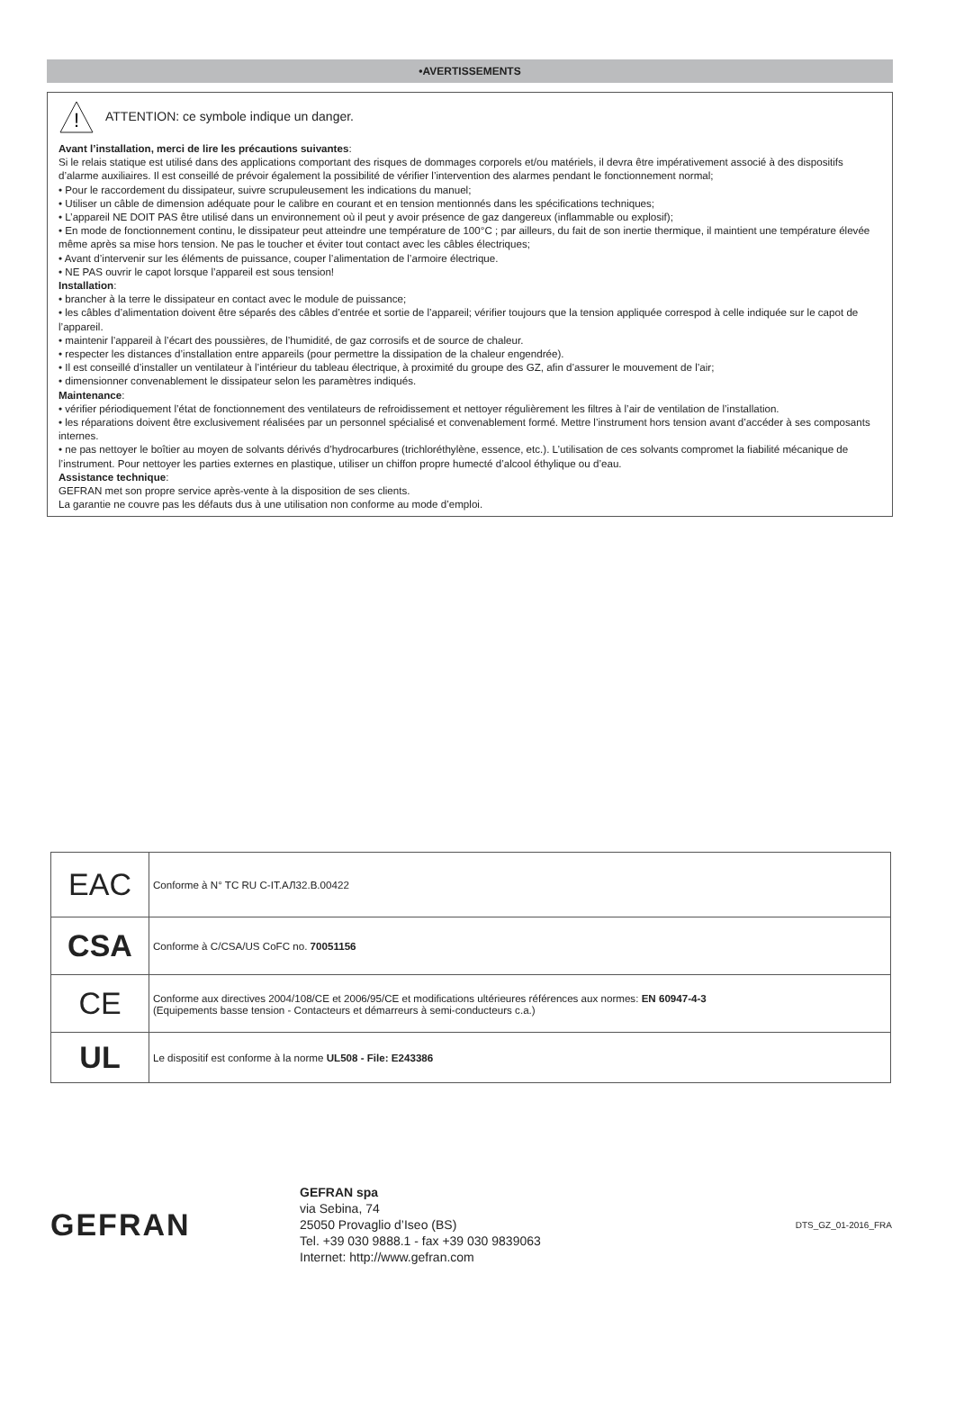•AVERTISSEMENTS
!
ATTENTION: ce symbole indique un danger.
Avant l’installation, merci de lire les précautions suivantes:
Si le relais statique est utilisé dans des applications comportant des risques de dommages corporels et/ou matériels, il devra être impérativement associé à des dispositifs d’alarme auxiliaires. Il est conseillé de prévoir également la possibilité de vérifier l’intervention des alarmes pendant le fonctionnement normal;
• Pour le raccordement du dissipateur, suivre scrupuleusement les indications du manuel;
• Utiliser un câble de dimension adéquate pour le calibre en courant et en tension mentionnés dans les spécifications techniques;
• L’appareil NE DOIT PAS être utilisé dans un environnement où il peut y avoir présence de gaz dangereux (inflammable ou explosif);
• En mode de fonctionnement continu, le dissipateur peut atteindre une température de 100°C ; par ailleurs, du fait de son inertie thermique, il maintient une température élevée même après sa mise hors tension. Ne pas le toucher et éviter tout contact avec les câbles électriques;
• Avant d’intervenir sur les éléments de puissance, couper l’alimentation de l’armoire électrique.
• NE PAS ouvrir le capot lorsque l’appareil est sous tension!
Installation:
• brancher à la terre le dissipateur en contact avec le module de puissance;
• les câbles d’alimentation doivent être séparés des câbles d’entrée et sortie de l’appareil; vérifier toujours que la tension appliquée correspod à celle indiquée sur le capot de l’appareil.
• maintenir l’appareil à l’écart des poussières, de l’humidité, de gaz corrosifs et de source de chaleur.
• respecter les distances d’installation entre appareils (pour permettre la dissipation de la chaleur engendrée).
• Il est conseillé d’installer un ventilateur à l’intérieur du tableau électrique, à proximité du groupe des GZ, afin d’assurer le mouvement de l’air;
• dimensionner convenablement le dissipateur selon les paramètres indiqués.
Maintenance:
• vérifier périodiquement l’état de fonctionnement des ventilateurs de refroidissement et nettoyer régulièrement les filtres à l’air de ventilation de l’installation.
• les réparations doivent être exclusivement réalisées par un personnel spécialisé et convenablement formé. Mettre l’instrument hors tension avant d’accéder à ses composants internes.
• ne pas nettoyer le boîtier au moyen de solvants dérivés d’hydrocarbures (trichloréthylène, essence, etc.). L’utilisation de ces solvants compromet la fiabilité mécanique de l’instrument. Pour nettoyer les parties externes en plastique, utiliser un chiffon propre humecté d’alcool éthylique ou d’eau.
Assistance technique:
GEFRAN met son propre service après-vente à la disposition de ses clients.
La garantie ne couvre pas les défauts dus à une utilisation non conforme au mode d’emploi.
| EAC | Conforme à N° TC RU C-IT.АЛ32.В.00422 |
| CSA | Conforme à C/CSA/US CoFC no. 70051156 |
| CE | Conforme aux directives 2004/108/CE et 2006/95/CE et modifications ultérieures références aux normes: EN 60947-4-3 (Equipements basse tension - Contacteurs et démarreurs à semi-conducteurs c.a.) |
| UL | Le dispositif est conforme à la norme UL508 - File: E243386 |
GEFRAN
GEFRAN spa
via Sebina, 74
25050 Provaglio d’Iseo (BS)
Tel. +39 030 9888.1 - fax +39 030 9839063
Internet: http://www.gefran.com
DTS_GZ_01-2016_FRA